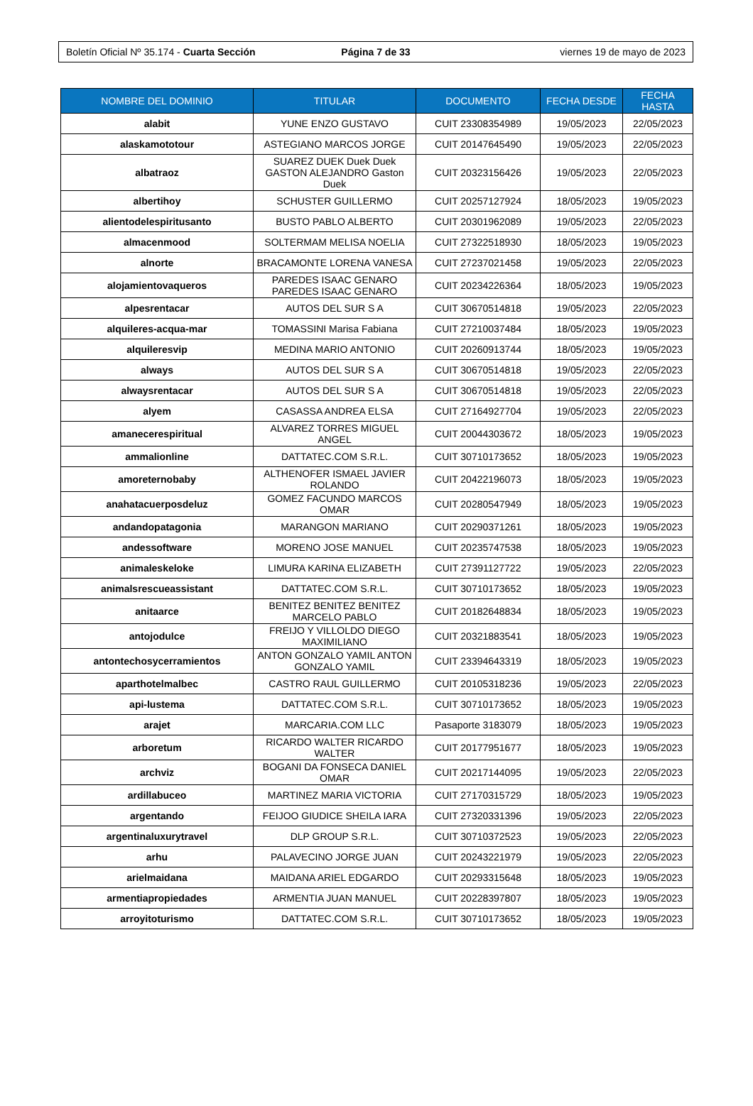Boletín Oficial Nº 35.174 - Cuarta Sección
Página 7 de 33 viernes 19 de mayo de 2023
| NOMBRE DEL DOMINIO | TITULAR | DOCUMENTO | FECHA DESDE | FECHA HASTA |
| --- | --- | --- | --- | --- |
| alabit | YUNE ENZO GUSTAVO | CUIT 23308354989 | 19/05/2023 | 22/05/2023 |
| alaskamototour | ASTEGIANO MARCOS JORGE | CUIT 20147645490 | 19/05/2023 | 22/05/2023 |
| albatraoz | SUAREZ DUEK Duek Duek GASTON ALEJANDRO Gaston Duek | CUIT 20323156426 | 19/05/2023 | 22/05/2023 |
| albertihoy | SCHUSTER GUILLERMO | CUIT 20257127924 | 18/05/2023 | 19/05/2023 |
| alientodelespiritusanto | BUSTO PABLO ALBERTO | CUIT 20301962089 | 19/05/2023 | 22/05/2023 |
| almacenmood | SOLTERMAM MELISA NOELIA | CUIT 27322518930 | 18/05/2023 | 19/05/2023 |
| alnorte | BRACAMONTE LORENA VANESA | CUIT 27237021458 | 19/05/2023 | 22/05/2023 |
| alojamientovaqueros | PAREDES ISAAC GENARO PAREDES ISAAC GENARO | CUIT 20234226364 | 18/05/2023 | 19/05/2023 |
| alpesrentacar | AUTOS DEL SUR S A | CUIT 30670514818 | 19/05/2023 | 22/05/2023 |
| alquileres-acqua-mar | TOMASSINI Marisa Fabiana | CUIT 27210037484 | 18/05/2023 | 19/05/2023 |
| alquileresvip | MEDINA MARIO ANTONIO | CUIT 20260913744 | 18/05/2023 | 19/05/2023 |
| always | AUTOS DEL SUR S A | CUIT 30670514818 | 19/05/2023 | 22/05/2023 |
| alwaysrentacar | AUTOS DEL SUR S A | CUIT 30670514818 | 19/05/2023 | 22/05/2023 |
| alyem | CASASSA ANDREA ELSA | CUIT 27164927704 | 19/05/2023 | 22/05/2023 |
| amanecerespiritual | ALVAREZ TORRES MIGUEL ANGEL | CUIT 20044303672 | 18/05/2023 | 19/05/2023 |
| ammalionline | DATTATEC.COM S.R.L. | CUIT 30710173652 | 18/05/2023 | 19/05/2023 |
| amoreternobaby | ALTHENOFER ISMAEL JAVIER ROLANDO | CUIT 20422196073 | 18/05/2023 | 19/05/2023 |
| anahatacuerposdeluz | GOMEZ FACUNDO MARCOS OMAR | CUIT 20280547949 | 18/05/2023 | 19/05/2023 |
| andandopatagonia | MARANGON MARIANO | CUIT 20290371261 | 18/05/2023 | 19/05/2023 |
| andessoftware | MORENO JOSE MANUEL | CUIT 20235747538 | 18/05/2023 | 19/05/2023 |
| animaleskeloke | LIMURA KARINA ELIZABETH | CUIT 27391127722 | 19/05/2023 | 22/05/2023 |
| animalsrescueassistant | DATTATEC.COM S.R.L. | CUIT 30710173652 | 18/05/2023 | 19/05/2023 |
| anitaarce | BENITEZ BENITEZ BENITEZ MARCELO PABLO | CUIT 20182648834 | 18/05/2023 | 19/05/2023 |
| antojodulce | FREIJO Y VILLOLDO DIEGO MAXIMILIANO | CUIT 20321883541 | 18/05/2023 | 19/05/2023 |
| antontechosycerramientos | ANTON GONZALO YAMIL ANTON GONZALO YAMIL | CUIT 23394643319 | 18/05/2023 | 19/05/2023 |
| aparthotelmalbec | CASTRO RAUL GUILLERMO | CUIT 20105318236 | 19/05/2023 | 22/05/2023 |
| api-lustema | DATTATEC.COM S.R.L. | CUIT 30710173652 | 18/05/2023 | 19/05/2023 |
| arajet | MARCARIA.COM LLC | Pasaporte 3183079 | 18/05/2023 | 19/05/2023 |
| arboretum | RICARDO WALTER RICARDO WALTER | CUIT 20177951677 | 18/05/2023 | 19/05/2023 |
| archviz | BOGANI DA FONSECA DANIEL OMAR | CUIT 20217144095 | 19/05/2023 | 22/05/2023 |
| ardillabuceo | MARTINEZ MARIA VICTORIA | CUIT 27170315729 | 18/05/2023 | 19/05/2023 |
| argentando | FEIJOO GIUDICE SHEILA IARA | CUIT 27320331396 | 19/05/2023 | 22/05/2023 |
| argentinaluxurytravel | DLP GROUP S.R.L. | CUIT 30710372523 | 19/05/2023 | 22/05/2023 |
| arhu | PALAVECINO JORGE JUAN | CUIT 20243221979 | 19/05/2023 | 22/05/2023 |
| arielmaidana | MAIDANA ARIEL EDGARDO | CUIT 20293315648 | 18/05/2023 | 19/05/2023 |
| armentiapropiedades | ARMENTIA JUAN MANUEL | CUIT 20228397807 | 18/05/2023 | 19/05/2023 |
| arroyitoturismo | DATTATEC.COM S.R.L. | CUIT 30710173652 | 18/05/2023 | 19/05/2023 |